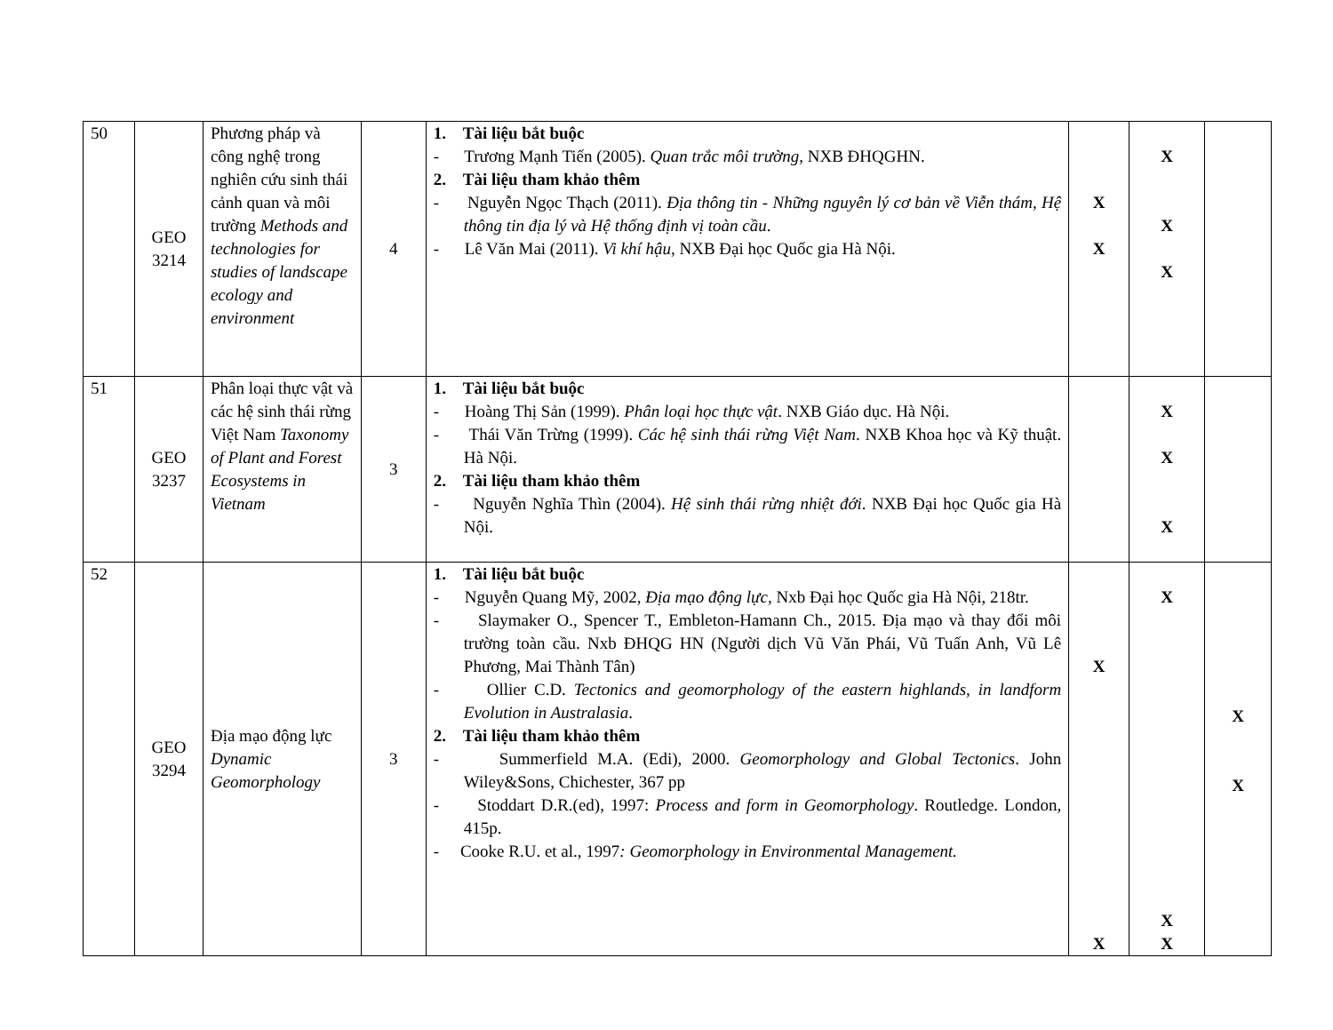| 50 | GEO 3214 | Phương pháp và công nghệ trong nghiên cứu sinh thái cảnh quan và môi trường Methods and technologies for studies of landscape ecology and environment | 4 | 1. Tài liệu bắt buộc - Trương Mạnh Tiến (2005). Quan trắc môi trường , NXB ĐHQGHN. 2. Tài liệu tham khảo thêm - Nguyễn Ngọc Thạch (2011). Địa thông tin - Những nguyên lý cơ bản về Viễn thám, Hệ thông tin địa lý và Hệ thống định vị toàn cầu . - Lê Văn Mai (2011). Vi khí hậu , NXB Đại học Quốc gia Hà Nội. | X X | X X X | |
| 51 | GEO 3237 | Phân loại thực vật và các hệ sinh thái rừng Việt Nam Taxonomy of Plant and Forest Ecosystems in Vietnam | 3 | 1. Tài liệu bắt buộc - Hoàng Thị Sản (1999). Phân loại học thực vật . NXB Giáo dục. Hà Nội. - Thái Văn Trừng (1999). Các hệ sinh thái rừng Việt Nam . NXB Khoa học và Kỹ thuật. Hà Nội. 2. Tài liệu tham khảo thêm - Nguyễn Nghĩa Thìn (2004). Hệ sinh thái rừng nhiệt đới . NXB Đại học Quốc gia Hà Nội. | | X X X | |
| 52 | GEO 3294 | Địa mạo động lực Dynamic Geomorphology | 3 | 1. Tài liệu bắt buộc - Nguyễn Quang Mỹ, 2002, Địa mạo động lực, Nxb Đại học Quốc gia Hà Nội, 218tr. - Slaymaker O., Spencer T., Embleton-Hamann Ch., 2015. Địa mạo và thay đổi môi trường toàn cầu. Nxb ĐHQG HN (Người dịch Vũ Văn Phái, Vũ Tuấn Anh, Vũ Lê Phương, Mai Thành Tân) - Ollier C.D. Tectonics and geomorphology of the eastern highlands, in landform Evolution in Australasia . 2. Tài liệu tham khảo thêm - Summerfield M.A. (Edi), 2000. Geomorphology and Global Tectonics . John Wiley&Sons, Chichester, 367 pp - Stoddart D.R.(ed), 1997: Process and form in Geomorphology . Routledge. London, 415p. - Cooke R.U. et al., 1997 : Geomorphology in Environmental Management. | X X | X X X | X X |